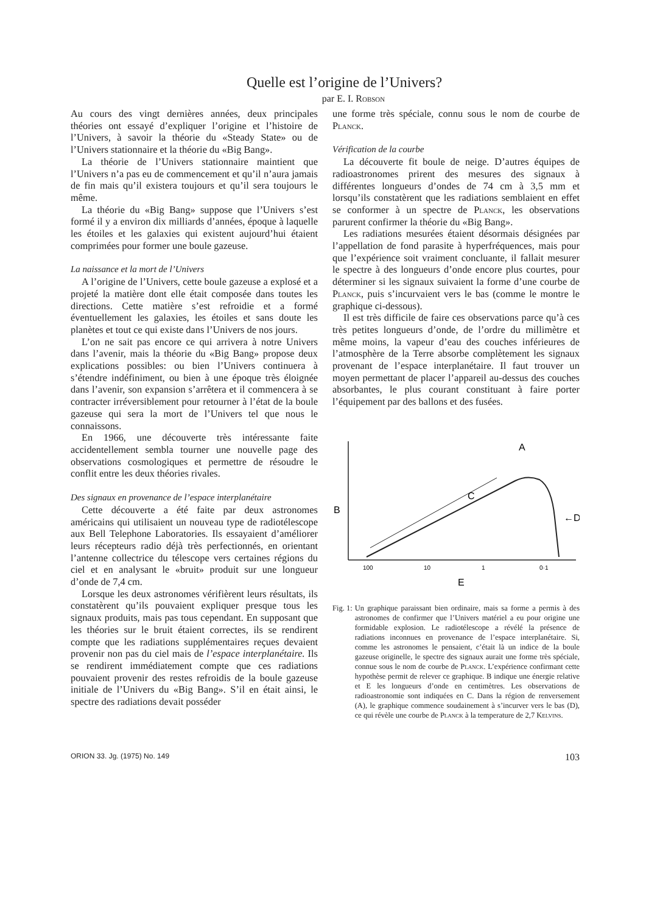Quelle est l’origine de l’Univers?
par E. I. Robson
Au cours des vingt dernières années, deux principales théories ont essayé d’expliquer l’origine et l’histoire de l’Univers, à savoir la théorie du «Steady State» ou de l’Univers stationnaire et la théorie du «Big Bang».
La théorie de l’Univers stationnaire maintient que l’Univers n’a pas eu de commencement et qu’il n’aura jamais de fin mais qu’il existera toujours et qu’il sera toujours le même.
La théorie du «Big Bang» suppose que l’Univers s’est formé il y a environ dix milliards d’années, époque à laquelle les étoiles et les galaxies qui existent aujourd’hui étaient comprimées pour former une boule gazeuse.
La naissance et la mort de l’Univers
A l’origine de l’Univers, cette boule gazeuse a explosé et a projeté la matière dont elle était composée dans toutes les directions. Cette matière s’est refroidie et a formé éventuellement les galaxies, les étoiles et sans doute les planètes et tout ce qui existe dans l’Univers de nos jours.
L’on ne sait pas encore ce qui arrivera à notre Univers dans l’avenir, mais la théorie du «Big Bang» propose deux explications possibles: ou bien l’Univers continuera à s’étendre indéfiniment, ou bien à une époque très éloignée dans l’avenir, son expansion s’arrêtera et il commencera à se contracter irréversiblement pour retourner à l’état de la boule gazeuse qui sera la mort de l’Univers tel que nous le connaissons.
En 1966, une découverte très intéressante faite accidentellement sembla tourner une nouvelle page des observations cosmologiques et permettre de résoudre le conflit entre les deux théories rivales.
Des signaux en provenance de l’espace interplanétaire
Cette découverte a été faite par deux astronomes américains qui utilisaient un nouveau type de radiotélescope aux Bell Telephone Laboratories. Ils essayaient d’améliorer leurs récepteurs radio déjà très perfectionnés, en orientant l’antenne collectrice du télescope vers certaines régions du ciel et en analysant le «bruit» produit sur une longueur d’onde de 7,4 cm.
Lorsque les deux astronomes vérifièrent leurs résultats, ils constatèrent qu’ils pouvaient expliquer presque tous les signaux produits, mais pas tous cependant. En supposant que les théories sur le bruit étaient correctes, ils se rendirent compte que les radiations supplémentaires reçues devaient provenir non pas du ciel mais de l’espace interplanétaire. Ils se rendirent immédiatement compte que ces radiations pouvaient provenir des restes refroidis de la boule gazeuse initiale de l’Univers du «Big Bang». S’il en était ainsi, le spectre des radiations devait posséder
une forme très spéciale, connu sous le nom de courbe de Planck.
Vérification de la courbe
La découverte fit boule de neige. D’autres équipes de radioastronomes prirent des mesures des signaux à différentes longueurs d’ondes de 74 cm à 3,5 mm et lorsqu’ils constatèrent que les radiations semblaient en effet se conformer à un spectre de Planck, les observations parurent confirmer la théorie du «Big Bang».
Les radiations mesurées étaient désormais désignées par l’appellation de fond parasite à hyperfréquences, mais pour que l’expérience soit vraiment concluante, il fallait mesurer le spectre à des longueurs d’onde encore plus courtes, pour déterminer si les signaux suivaient la forme d’une courbe de Planck, puis s’incurvaient vers le bas (comme le montre le graphique ci-dessous).
Il est très difficile de faire ces observations parce qu’à ces très petites longueurs d’onde, de l’ordre du millimètre et même moins, la vapeur d’eau des couches inférieures de l’atmosphère de la Terre absorbe complètement les signaux provenant de l’espace interplanétaire. Il faut trouver un moyen permettant de placer l’appareil au-dessus des couches absorbantes, le plus courant constituant à faire porter l’équipement par des ballons et des fusées.
B
A
C
←D
100
10
1
0·1
E
Fig. 1: Un graphique paraissant bien ordinaire, mais sa forme a permis à des astronomes de confirmer que l’Univers matériel a eu pour origine une formidable explosion. Le radiotélescope a révélé la présence de radiations inconnues en provenance de l’espace interplanétaire. Si, comme les astronomes le pensaient, c’était là un indice de la boule gazeuse originelle, le spectre des signaux aurait une forme très spéciale, connue sous le nom de courbe de Planck. L’expérience confirmant cette hypothèse permit de relever ce graphique. B indique une énergie relative et E les longueurs d’onde en centimètres. Les observations de radioastronomie sont indiquées en C. Dans la région de renversement (A), le graphique commence soudainement à s’incurver vers le bas (D), ce qui révèle une courbe de Planck à la temperature de 2,7 Kelvins.
ORION 33. Jg. (1975) No. 149 103